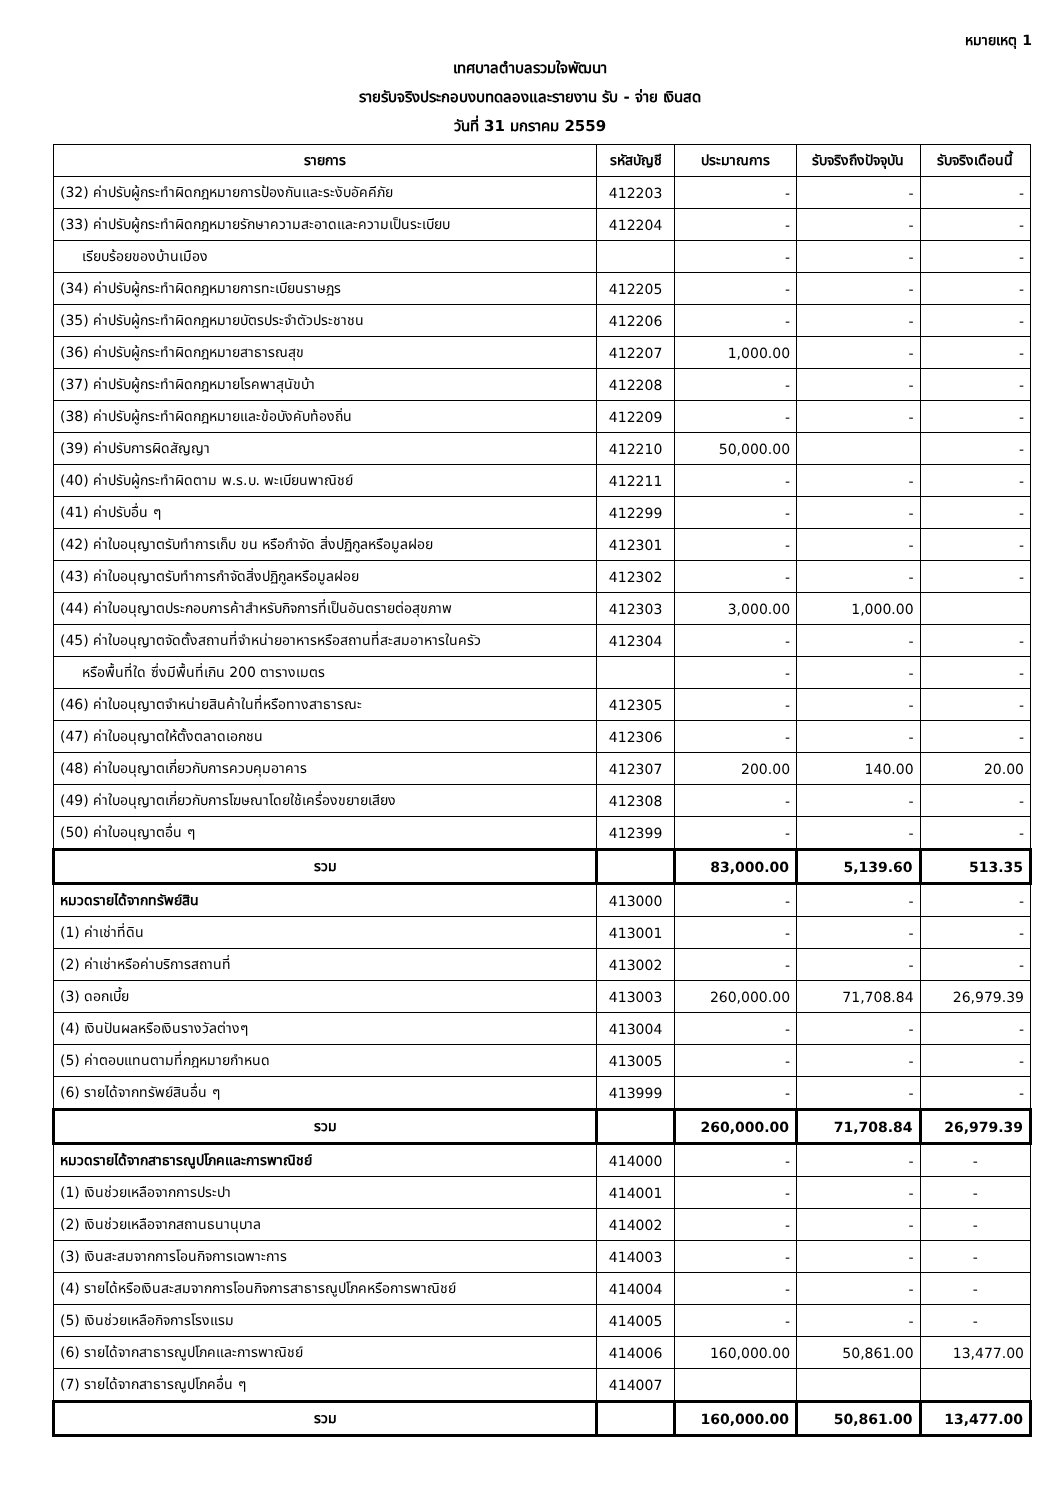หมายเหตุ 1
เทศบาลตำบลรวมใจพัฒนา
รายรับจริงประกอบงบทดลองและรายงาน รับ - จ่าย เงินสด
วันที่ 31 มกราคม 2559
| รายการ | รหัสบัญชี | ประมาณการ | รับจริงถึงปัจจุบัน | รับจริงเดือนนี้ |
| --- | --- | --- | --- | --- |
| (32) ค่าปรับผู้กระทำผิดกฎหมายการป้องกันและระงับอัคคีภัย | 412203 | - | - | - |
| (33) ค่าปรับผู้กระทำผิดกฎหมายรักษาความสะอาดและความเป็นระเบียบ | 412204 | - | - | - |
| เรียบร้อยของบ้านเมือง | | - | - | - |
| (34) ค่าปรับผู้กระทำผิดกฎหมายการทะเบียนราษฎร | 412205 | - | - | - |
| (35) ค่าปรับผู้กระทำผิดกฎหมายบัตรประจำตัวประชาชน | 412206 | - | - | - |
| (36) ค่าปรับผู้กระทำผิดกฎหมายสาธารณสุข | 412207 | 1,000.00 | - | - |
| (37) ค่าปรับผู้กระทำผิดกฎหมายโรคพาสุนัขบ้า | 412208 | - | - | - |
| (38) ค่าปรับผู้กระทำผิดกฎหมายและข้อบังคับท้องถิ่น | 412209 | - | - | - |
| (39) ค่าปรับการผิดสัญญา | 412210 | 50,000.00 | | - |
| (40) ค่าปรับผู้กระทำผิดตาม พ.ร.บ. พะเบียนพาณิชย์ | 412211 | - | - | - |
| (41) ค่าปรับอื่น ๆ | 412299 | - | - | - |
| (42) ค่าใบอนุญาตรับทำการเก็บ ขน หรือกำจัด สิ่งปฏิกูลหรือมูลฝอย | 412301 | - | - | - |
| (43) ค่าใบอนุญาตรับทำการกำจัดสิ่งปฏิกูลหรือมูลฝอย | 412302 | - | - | - |
| (44) ค่าใบอนุญาตประกอบการค้าสำหรับกิจการที่เป็นอันตรายต่อสุขภาพ | 412303 | 3,000.00 | 1,000.00 | |
| (45) ค่าใบอนุญาตจัดตั้งสถานที่จำหน่ายอาหารหรือสถานที่สะสมอาหารในครัว | 412304 | - | - | - |
| หรือพื้นที่ใด ซึ่งมีพื้นที่เกิน 200 ตารางเมตร | | - | - | - |
| (46) ค่าใบอนุญาตจำหน่ายสินค้าในที่หรือทางสาธารณะ | 412305 | - | - | - |
| (47) ค่าใบอนุญาตให้ตั้งตลาดเอกชน | 412306 | - | - | - |
| (48) ค่าใบอนุญาตเกี่ยวกับการควบคุมอาคาร | 412307 | 200.00 | 140.00 | 20.00 |
| (49) ค่าใบอนุญาตเกี่ยวกับการโฆษณาโดยใช้เครื่องขยายเสียง | 412308 | - | - | - |
| (50) ค่าใบอนุญาตอื่น ๆ | 412399 | - | - | - |
| รวม | | 83,000.00 | 5,139.60 | 513.35 |
| หมวดรายได้จากทรัพย์สิน | 413000 | - | - | - |
| (1) ค่าเช่าที่ดิน | 413001 | - | - | - |
| (2) ค่าเช่าหรือค่าบริการสถานที่ | 413002 | - | - | - |
| (3) ดอกเบี้ย | 413003 | 260,000.00 | 71,708.84 | 26,979.39 |
| (4) เงินปันผลหรือเงินรางวัลต่างๆ | 413004 | - | - | - |
| (5) ค่าตอบแทนตามที่กฎหมายกำหนด | 413005 | - | - | - |
| (6) รายได้จากทรัพย์สินอื่น ๆ | 413999 | - | - | - |
| รวม | | 260,000.00 | 71,708.84 | 26,979.39 |
| หมวดรายได้จากสาธารณูปโภคและการพาณิชย์ | 414000 | - | - | - |
| (1) เงินช่วยเหลือจากการประปา | 414001 | - | - | - |
| (2) เงินช่วยเหลือจากสถานธนานุบาล | 414002 | - | - | - |
| (3) เงินสะสมจากการโอนกิจการเฉพาะการ | 414003 | - | - | - |
| (4) รายได้หรือเงินสะสมจากการโอนกิจการสาธารณูปโภคหรือการพาณิชย์ | 414004 | - | - | - |
| (5) เงินช่วยเหลือกิจการโรงแรม | 414005 | - | - | - |
| (6) รายได้จากสาธารณูปโภคและการพาณิชย์ | 414006 | 160,000.00 | 50,861.00 | 13,477.00 |
| (7) รายได้จากสาธารณูปโภคอื่น ๆ | 414007 | | | |
| รวม | | 160,000.00 | 50,861.00 | 13,477.00 |